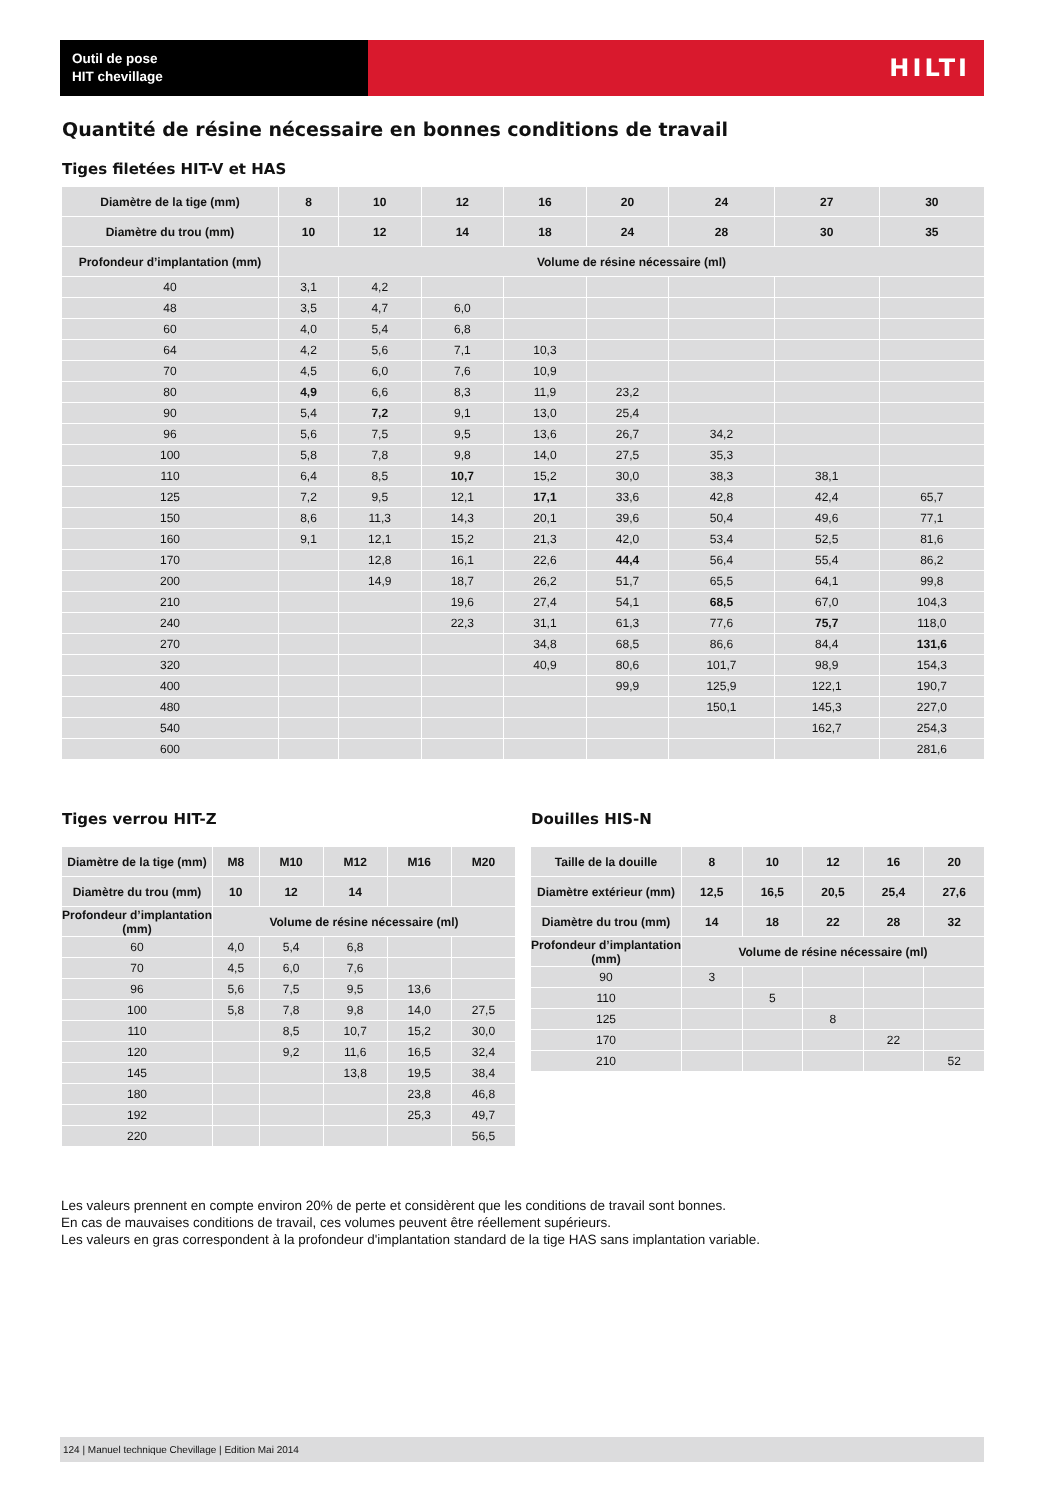Outil de pose
HIT chevillage
HILTI
Quantité de résine nécessaire en bonnes conditions de travail
Tiges filetées HIT-V et HAS
| Diamètre de la tige (mm) | 8 | 10 | 12 | 16 | 20 | 24 | 27 | 30 |
| --- | --- | --- | --- | --- | --- | --- | --- | --- |
| Diamètre du trou (mm) | 10 | 12 | 14 | 18 | 24 | 28 | 30 | 35 |
| Profondeur d’implantation (mm) | Volume de résine nécessaire (ml) | | | | | | | |
| 40 | 3,1 | 4,2 | | | | | | |
| 48 | 3,5 | 4,7 | 6,0 | | | | | |
| 60 | 4,0 | 5,4 | 6,8 | | | | | |
| 64 | 4,2 | 5,6 | 7,1 | 10,3 | | | | |
| 70 | 4,5 | 6,0 | 7,6 | 10,9 | | | | |
| 80 | 4,9 | 6,6 | 8,3 | 11,9 | 23,2 | | | |
| 90 | 5,4 | 7,2 | 9,1 | 13,0 | 25,4 | | | |
| 96 | 5,6 | 7,5 | 9,5 | 13,6 | 26,7 | 34,2 | | |
| 100 | 5,8 | 7,8 | 9,8 | 14,0 | 27,5 | 35,3 | | |
| 110 | 6,4 | 8,5 | 10,7 | 15,2 | 30,0 | 38,3 | 38,1 | |
| 125 | 7,2 | 9,5 | 12,1 | 17,1 | 33,6 | 42,8 | 42,4 | 65,7 |
| 150 | 8,6 | 11,3 | 14,3 | 20,1 | 39,6 | 50,4 | 49,6 | 77,1 |
| 160 | 9,1 | 12,1 | 15,2 | 21,3 | 42,0 | 53,4 | 52,5 | 81,6 |
| 170 | | 12,8 | 16,1 | 22,6 | 44,4 | 56,4 | 55,4 | 86,2 |
| 200 | | 14,9 | 18,7 | 26,2 | 51,7 | 65,5 | 64,1 | 99,8 |
| 210 | | | 19,6 | 27,4 | 54,1 | 68,5 | 67,0 | 104,3 |
| 240 | | | 22,3 | 31,1 | 61,3 | 77,6 | 75,7 | 118,0 |
| 270 | | | | 34,8 | 68,5 | 86,6 | 84,4 | 131,6 |
| 320 | | | | 40,9 | 80,6 | 101,7 | 98,9 | 154,3 |
| 400 | | | | | 99,9 | 125,9 | 122,1 | 190,7 |
| 480 | | | | | | 150,1 | 145,3 | 227,0 |
| 540 | | | | | | | 162,7 | 254,3 |
| 600 | | | | | | | | 281,6 |
Tiges verrou HIT-Z
| Diamètre de la tige (mm) | M8 | M10 | M12 | M16 | M20 |
| --- | --- | --- | --- | --- | --- |
| Diamètre du trou (mm) | 10 | 12 | 14 | | |
| Profondeur d’implantation (mm) | Volume de résine nécessaire (ml) | | | | |
| 60 | 4,0 | 5,4 | 6,8 | | |
| 70 | 4,5 | 6,0 | 7,6 | | |
| 96 | 5,6 | 7,5 | 9,5 | 13,6 | |
| 100 | 5,8 | 7,8 | 9,8 | 14,0 | 27,5 |
| 110 | | 8,5 | 10,7 | 15,2 | 30,0 |
| 120 | | 9,2 | 11,6 | 16,5 | 32,4 |
| 145 | | | 13,8 | 19,5 | 38,4 |
| 180 | | | | 23,8 | 46,8 |
| 192 | | | | 25,3 | 49,7 |
| 220 | | | | | 56,5 |
Douilles HIS-N
| Taille de la douille | 8 | 10 | 12 | 16 | 20 |
| --- | --- | --- | --- | --- | --- |
| Diamètre extérieur (mm) | 12,5 | 16,5 | 20,5 | 25,4 | 27,6 |
| Diamètre du trou (mm) | 14 | 18 | 22 | 28 | 32 |
| Profondeur d’implantation (mm) | Volume de résine nécessaire (ml) | | | | |
| 90 | 3 | | | | |
| 110 | | 5 | | | |
| 125 | | | 8 | | |
| 170 | | | | 22 | |
| 210 | | | | | 52 |
Les valeurs prennent en compte environ 20% de perte et considèrent que les conditions de travail sont bonnes.
En cas de mauvaises conditions de travail, ces volumes peuvent être réellement supérieurs.
Les valeurs en gras correspondent à la profondeur d'implantation standard de la tige HAS sans implantation variable.
124 | Manuel technique Chevillage | Edition Mai 2014